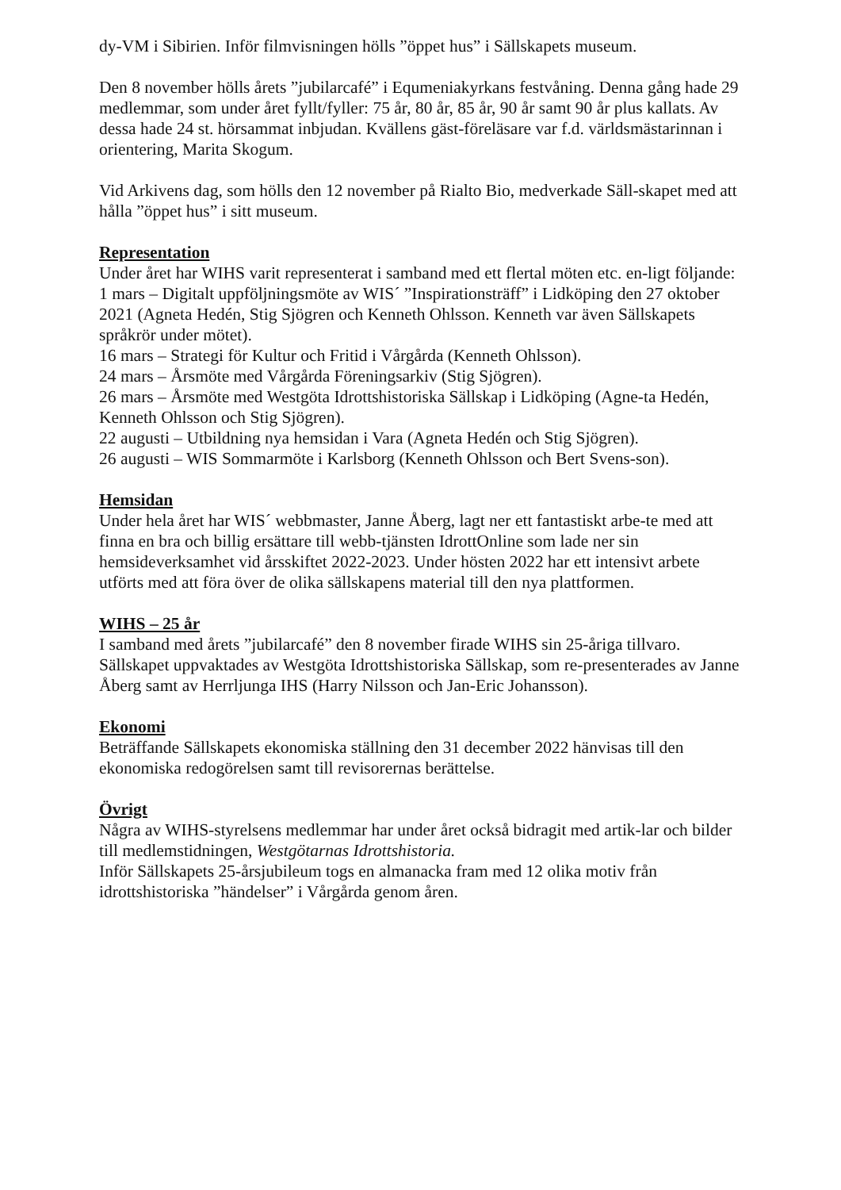dy-VM i Sibirien. Inför filmvisningen hölls ”öppet hus” i Sällskapets museum.
Den 8 november hölls årets ”jubilarcafé” i Equmeniakyrkans festvåning. Denna gång hade 29 medlemmar, som under året fyllt/fyller: 75 år, 80 år, 85 år, 90 år samt 90 år plus kallats. Av dessa hade 24 st. hörsammat inbjudan. Kvällens gäst-föreläsare var f.d. världsmästarinnan i orientering, Marita Skogum.
Vid Arkivens dag, som hölls den 12 november på Rialto Bio, medverkade Säll-skapet med att hålla ”öppet hus” i sitt museum.
Representation
Under året har WIHS varit representerat i samband med ett flertal möten etc. en-ligt följande:
1 mars – Digitalt uppföljningsmöte av WIS´ ”Inspirationsträff” i Lidköping den 27 oktober 2021 (Agneta Hedén, Stig Sjögren och Kenneth Ohlsson. Kenneth var även Sällskapets språkrör under mötet).
16 mars – Strategi för Kultur och Fritid i Vårgårda (Kenneth Ohlsson).
24 mars – Årsmöte med Vårgårda Föreningsarkiv (Stig Sjögren).
26 mars – Årsmöte med Westgöta Idrottshistoriska Sällskap i Lidköping (Agne-ta Hedén, Kenneth Ohlsson och Stig Sjögren).
22 augusti – Utbildning nya hemsidan i Vara (Agneta Hedén och Stig Sjögren).
26 augusti – WIS Sommarmöte i Karlsborg (Kenneth Ohlsson och Bert Svens-son).
Hemsidan
Under hela året har WIS´ webbmaster, Janne Åberg, lagt ner ett fantastiskt arbe-te med att finna en bra och billig ersättare till webb-tjänsten IdrottOnline som lade ner sin hemsideverksamhet vid årsskiftet 2022-2023. Under hösten 2022 har ett intensivt arbete utförts med att föra över de olika sällskapens material till den nya plattformen.
WIHS – 25 år
I samband med årets ”jubilarcafé” den 8 november firade WIHS sin 25-åriga tillvaro. Sällskapet uppvaktades av Westgöta Idrottshistoriska Sällskap, som re-presenterades av Janne Åberg samt av Herrljunga IHS (Harry Nilsson och Jan-Eric Johansson).
Ekonomi
Beträffande Sällskapets ekonomiska ställning den 31 december 2022 hänvisas till den ekonomiska redogörelsen samt till revisorernas berättelse.
Övrigt
Några av WIHS-styrelsens medlemmar har under året också bidragit med artik-lar och bilder till medlemstidningen, Westgötarnas Idrottshistoria.
Inför Sällskapets 25-årsjubileum togs en almanacka fram med 12 olika motiv från idrottshistoriska ”händelser” i Vårgårda genom åren.